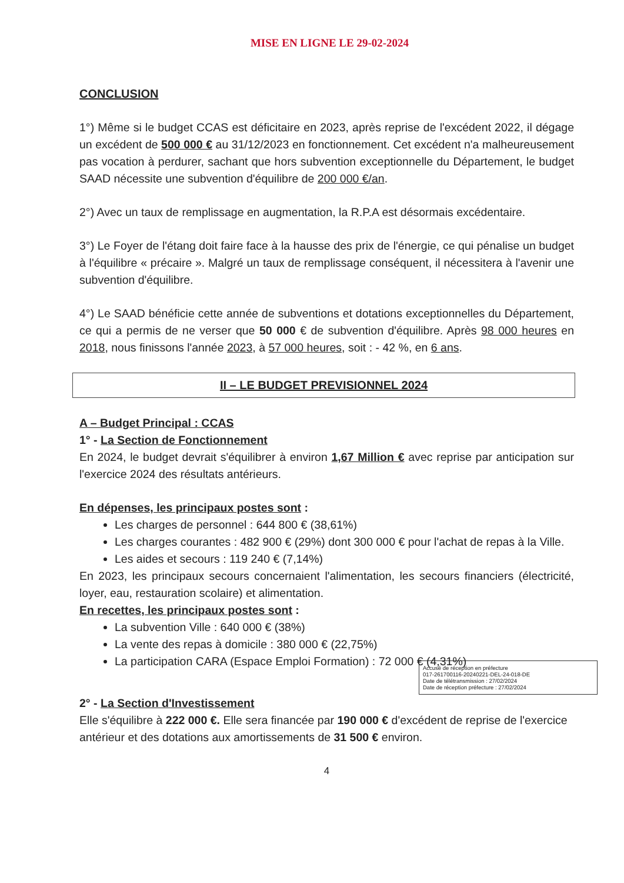MISE EN LIGNE LE 29-02-2024
CONCLUSION
1°) Même si le budget CCAS est déficitaire en 2023, après reprise de l'excédent 2022, il dégage un excédent de 500 000 € au 31/12/2023 en fonctionnement. Cet excédent n'a malheureusement pas vocation à perdurer, sachant que hors subvention exceptionnelle du Département, le budget SAAD nécessite une subvention d'équilibre de 200 000 €/an.
2°) Avec un taux de remplissage en augmentation, la R.P.A est désormais excédentaire.
3°) Le Foyer de l'étang doit faire face à la hausse des prix de l'énergie, ce qui pénalise un budget à l'équilibre « précaire ». Malgré un taux de remplissage conséquent, il nécessitera à l'avenir une subvention d'équilibre.
4°) Le SAAD bénéficie cette année de subventions et dotations exceptionnelles du Département, ce qui a permis de ne verser que 50 000 € de subvention d'équilibre. Après 98 000 heures en 2018, nous finissons l'année 2023, à 57 000 heures, soit : - 42 %, en 6 ans.
II – LE BUDGET PREVISIONNEL 2024
A – Budget Principal : CCAS
1° - La Section de Fonctionnement
En 2024, le budget devrait s'équilibrer à environ 1,67 Million € avec reprise par anticipation sur l'exercice 2024 des résultats antérieurs.
En dépenses, les principaux postes sont :
Les charges de personnel : 644 800 € (38,61%)
Les charges courantes : 482 900 € (29%) dont 300 000 € pour l'achat de repas à la Ville.
Les aides et secours : 119 240 € (7,14%)
En 2023, les principaux secours concernaient l'alimentation, les secours financiers (électricité, loyer, eau, restauration scolaire) et alimentation.
En recettes, les principaux postes sont :
La subvention Ville : 640 000 € (38%)
La vente des repas à domicile : 380 000 € (22,75%)
La participation CARA (Espace Emploi Formation) : 72 000 € (4,31%)
Accusé de réception en préfecture
017-261700116-20240221-DEL-24-018-DE
Date de télétransmission : 27/02/2024
Date de réception préfecture : 27/02/2024
2° - La Section d'Investissement
Elle s'équilibre à 222 000 €. Elle sera financée par 190 000 € d'excédent de reprise de l'exercice antérieur et des dotations aux amortissements de 31 500 € environ.
4